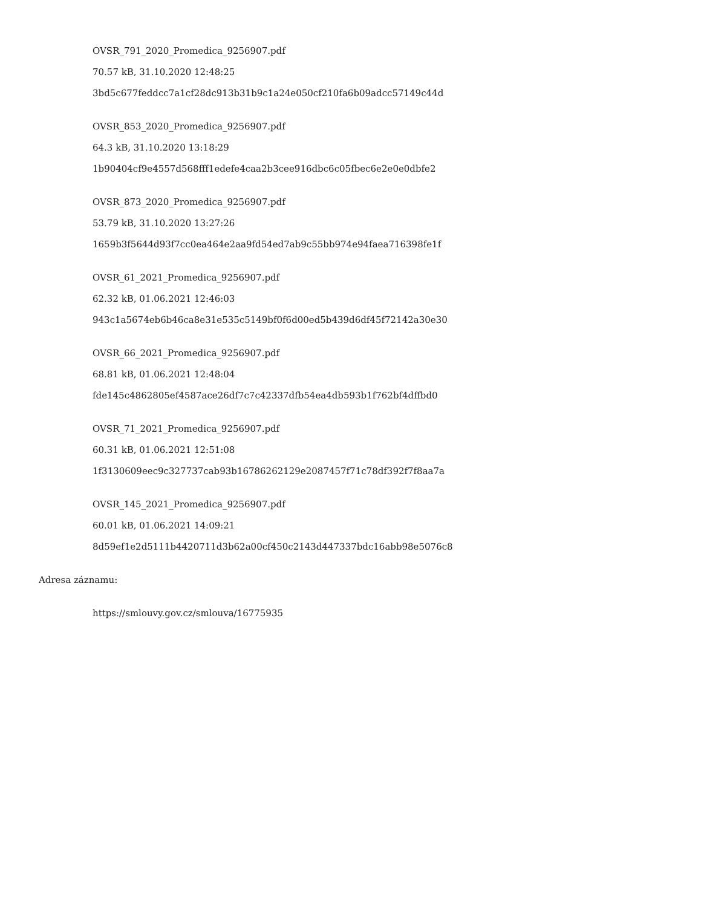OVSR_791_2020_Promedica_9256907.pdf
70.57 kB, 31.10.2020 12:48:25
3bd5c677feddcc7a1cf28dc913b31b9c1a24e050cf210fa6b09adcc57149c44d
OVSR_853_2020_Promedica_9256907.pdf
64.3 kB, 31.10.2020 13:18:29
1b90404cf9e4557d568fff1edefe4caa2b3cee916dbc6c05fbec6e2e0e0dbfe2
OVSR_873_2020_Promedica_9256907.pdf
53.79 kB, 31.10.2020 13:27:26
1659b3f5644d93f7cc0ea464e2aa9fd54ed7ab9c55bb974e94faea716398fe1f
OVSR_61_2021_Promedica_9256907.pdf
62.32 kB, 01.06.2021 12:46:03
943c1a5674eb6b46ca8e31e535c5149bf0f6d00ed5b439d6df45f72142a30e30
OVSR_66_2021_Promedica_9256907.pdf
68.81 kB, 01.06.2021 12:48:04
fde145c4862805ef4587ace26df7c7c42337dfb54ea4db593b1f762bf4dffbd0
OVSR_71_2021_Promedica_9256907.pdf
60.31 kB, 01.06.2021 12:51:08
1f3130609eec9c327737cab93b16786262129e2087457f71c78df392f7f8aa7a
OVSR_145_2021_Promedica_9256907.pdf
60.01 kB, 01.06.2021 14:09:21
8d59ef1e2d5111b4420711d3b62a00cf450c2143d447337bdc16abb98e5076c8
Adresa záznamu:
https://smlouvy.gov.cz/smlouva/16775935